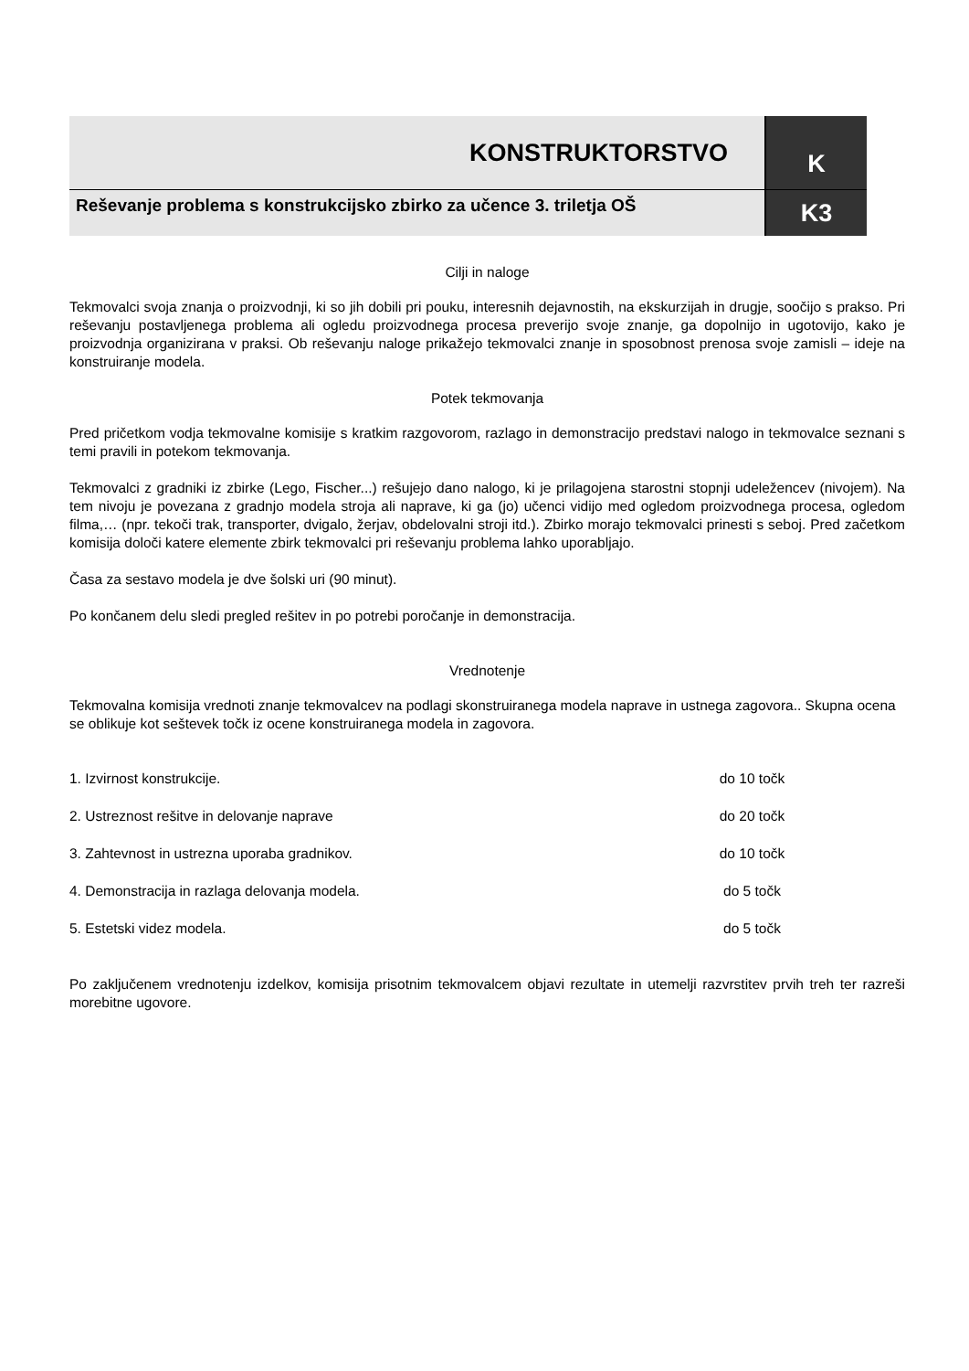| KONSTRUKTORSTVO | K |
| Reševanje problema s konstrukcijsko zbirko za učence 3. triletja OŠ | K3 |
Cilji in naloge
Tekmovalci svoja znanja o proizvodnji, ki so jih dobili pri pouku, interesnih dejavnostih, na ekskurzijah in drugje, soočijo s prakso. Pri reševanju postavljenega problema ali ogledu proizvodnega procesa preverijo svoje znanje, ga dopolnijo in ugotovijo, kako je proizvodnja organizirana v praksi. Ob reševanju naloge prikažejo tekmovalci znanje in sposobnost prenosa svoje zamisli – ideje na konstruiranje modela.
Potek tekmovanja
Pred pričetkom vodja tekmovalne komisije s kratkim razgovorom, razlago in demonstracijo predstavi nalogo in tekmovalce seznani s temi pravili in potekom tekmovanja.
Tekmovalci z gradniki iz zbirke (Lego, Fischer...) rešujejo dano nalogo, ki je prilagojena starostni stopnji udeležencev (nivojem). Na tem nivoju je povezana z gradnjo modela stroja ali naprave, ki ga (jo) učenci vidijo med ogledom proizvodnega procesa, ogledom filma,… (npr. tekoči trak, transporter, dvigalo, žerjav, obdelovalni stroji itd.). Zbirko morajo tekmovalci prinesti s seboj. Pred začetkom komisija določi katere elemente zbirk tekmovalci pri reševanju problema lahko uporabljajo.
Časa za sestavo modela je dve šolski uri (90 minut).
Po končanem delu sledi pregled rešitev in po potrebi poročanje in demonstracija.
Vrednotenje
Tekmovalna komisija vrednoti znanje tekmovalcev na podlagi skonstruiranega modela naprave in ustnega zagovora.. Skupna ocena se oblikuje kot seštevek točk iz ocene konstruiranega modela in zagovora.
1. Izvirnost konstrukcije. do 10 točk
2. Ustreznost rešitve in delovanje naprave do 20 točk
3. Zahtevnost in ustrezna uporaba gradnikov. do 10 točk
4. Demonstracija in razlaga delovanja modela. do 5 točk
5. Estetski videz modela. do 5 točk
Po zaključenem vrednotenju izdelkov, komisija prisotnim tekmovalcem objavi rezultate in utemelji razvrstitev prvih treh ter razreši morebitne ugovore.